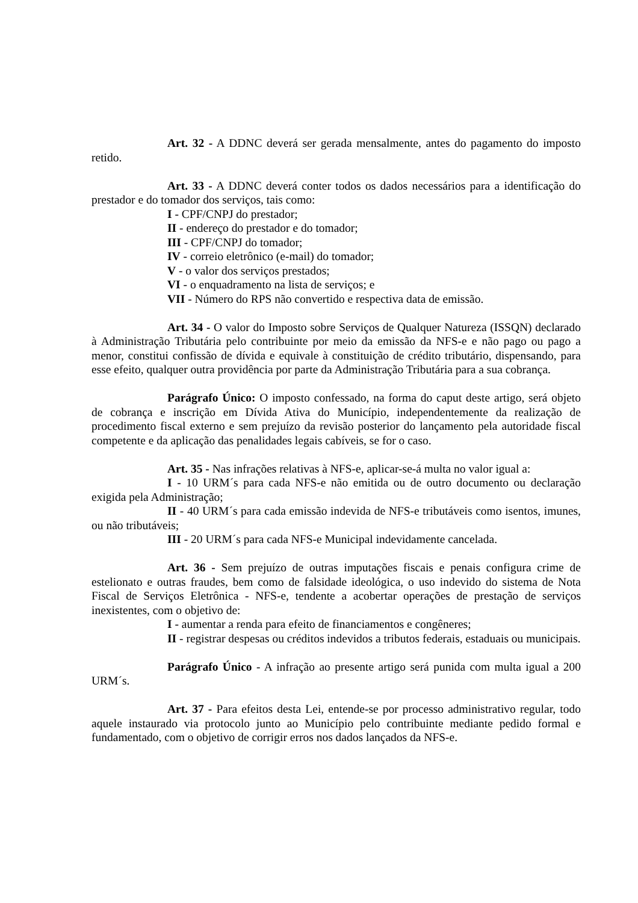Art. 32 - A DDNC deverá ser gerada mensalmente, antes do pagamento do imposto retido.
Art. 33 - A DDNC deverá conter todos os dados necessários para a identificação do prestador e do tomador dos serviços, tais como:
I - CPF/CNPJ do prestador;
II - endereço do prestador e do tomador;
III - CPF/CNPJ do tomador;
IV - correio eletrônico (e-mail) do tomador;
V - o valor dos serviços prestados;
VI - o enquadramento na lista de serviços; e
VII - Número do RPS não convertido e respectiva data de emissão.
Art. 34 - O valor do Imposto sobre Serviços de Qualquer Natureza (ISSQN) declarado à Administração Tributária pelo contribuinte por meio da emissão da NFS-e e não pago ou pago a menor, constitui confissão de dívida e equivale à constituição de crédito tributário, dispensando, para esse efeito, qualquer outra providência por parte da Administração Tributária para a sua cobrança.
Parágrafo Único: O imposto confessado, na forma do caput deste artigo, será objeto de cobrança e inscrição em Dívida Ativa do Município, independentemente da realização de procedimento fiscal externo e sem prejuízo da revisão posterior do lançamento pela autoridade fiscal competente e da aplicação das penalidades legais cabíveis, se for o caso.
Art. 35 - Nas infrações relativas à NFS-e, aplicar-se-á multa no valor igual a:
I - 10 URM´s para cada NFS-e não emitida ou de outro documento ou declaração exigida pela Administração;
II - 40 URM´s para cada emissão indevida de NFS-e tributáveis como isentos, imunes, ou não tributáveis;
III - 20 URM´s para cada NFS-e Municipal indevidamente cancelada.
Art. 36 - Sem prejuízo de outras imputações fiscais e penais configura crime de estelionato e outras fraudes, bem como de falsidade ideológica, o uso indevido do sistema de Nota Fiscal de Serviços Eletrônica - NFS-e, tendente a acobertar operações de prestação de serviços inexistentes, com o objetivo de:
I - aumentar a renda para efeito de financiamentos e congêneres;
II - registrar despesas ou créditos indevidos a tributos federais, estaduais ou municipais.
Parágrafo Único - A infração ao presente artigo será punida com multa igual a 200 URM´s.
Art. 37 - Para efeitos desta Lei, entende-se por processo administrativo regular, todo aquele instaurado via protocolo junto ao Município pelo contribuinte mediante pedido formal e fundamentado, com o objetivo de corrigir erros nos dados lançados da NFS-e.